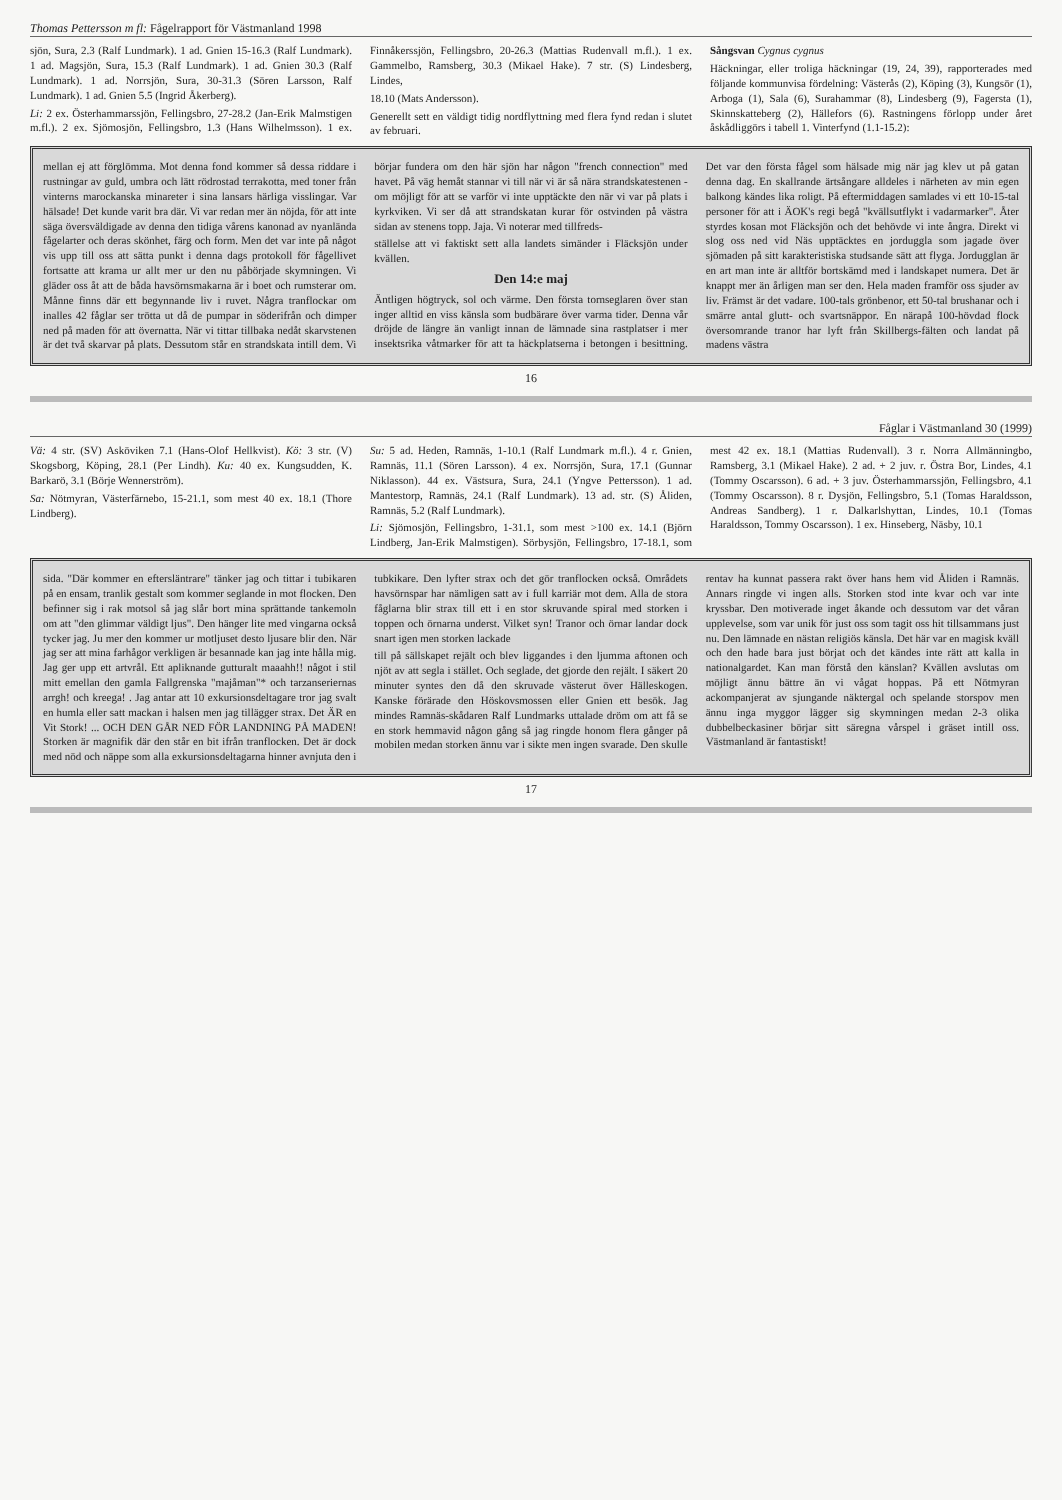Thomas Pettersson m fl: Fågelrapport för Västmanland 1998
sjön, Sura, 2.3 (Ralf Lundmark). 1 ad. Gnien 15-16.3 (Ralf Lundmark). 1 ad. Magsjön, Sura, 15.3 (Ralf Lundmark). 1 ad. Gnien 30.3 (Ralf Lundmark). 1 ad. Norrsjön, Sura, 30-31.3 (Sören Larsson, Ralf Lundmark). 1 ad. Gnien 5.5 (Ingrid Åkerberg).
Li: 2 ex. Österhammarssjön, Fellingsbro, 27-28.2 (Jan-Erik Malmstigen m.fl.). 2 ex. Sjömosjön, Fellingsbro, 1.3 (Hans Wilhelmsson). 1 ex. Finnåkerssjön, Fellingsbro, 20-26.3 (Mattias Rudenvall m.fl.). 1 ex. Gammelbo, Ramsberg, 30.3 (Mikael Hake). 7 str. (S) Lindesberg, Lindes,
18.10 (Mats Andersson).
Generellt sett en väldigt tidig nordflyttning med flera fynd redan i slutet av februari.
Sångsvan Cygnus cygnus
Häckningar, eller troliga häckningar (19, 24, 39), rapporterades med följande kommunvisa fördelning: Västerås (2), Köping (3), Kungsör (1), Arboga (1), Sala (6), Surahammar (8), Lindesberg (9), Fagersta (1), Skinnskatteberg (2), Hällefors (6). Rastningens förlopp under året åskådliggörs i tabell 1. Vinterfynd (1.1-15.2):
mellan ej att förglömma. Mot denna fond kommer så dessa riddare i rustningar av guld, umbra och lätt rödrostad terrakotta, med toner från vinterns marockanska minareter i sina lansars härliga visslingar. Var hälsade! Det kunde varit bra där. Vi var redan mer än nöjda, för att inte säga översväldigade av denna den tidiga vårens kanonad av nyanlända fågelarter och deras skönhet, färg och form. Men det var inte på något vis upp till oss att sätta punkt i denna dags protokoll för fågellivet fortsatte att krama ur allt mer ur den nu påbörjade skymningen. Vi gläder oss åt att de båda havsörnsmakarna är i boet och rumsterar om. Månne finns där ett begynnande liv i ruvet. Några tranflockar om inalles 42 fåglar ser trötta ut då de pumpar in söderifrån och dimper ned på maden för att övernatta. När vi tittar tillbaka nedåt skarvstenen är det två skarvar på plats. Dessutom står en strandskata intill dem. Vi börjar fundera om den här sjön har någon "french connection" med havet. På väg hemåt stannar vi till när vi är så nära strandskatestenen - om möjligt för att se varför vi inte upptäckte den när vi var på plats i kyrkviken. Vi ser då att strandskatan kurar för ostvinden på västra sidan av stenens topp. Jaja. Vi noterar med tillfreds-
ställelse att vi faktiskt sett alla landets simänder i Fläcksjön under kvällen.
Den 14:e maj
Äntligen högtryck, sol och värme. Den första tornseglaren över stan inger alltid en viss känsla som budbärare över varma tider. Denna vår dröjde de längre än vanligt innan de lämnade sina rastplatser i mer insektsrika våtmarker för att ta häckplatserna i betongen i besittning. Det var den första fågel som hälsade mig när jag klev ut på gatan denna dag. En skallrande ärtsångare alldeles i närheten av min egen balkong kändes lika roligt. På eftermiddagen samlades vi ett 10-15-tal personer för att i ÄOK's regi begå "kvällsutflykt i vadarmarker". Åter styrdes kosan mot Fläcksjön och det behövde vi inte ångra. Direkt vi slog oss ned vid Näs upptäcktes en jorduggla som jagade över sjömaden på sitt karakteristiska studsande sätt att flyga. Jordugglan är en art man inte är alltför bortskämd med i landskapet numera. Det är knappt mer än årligen man ser den. Hela maden framför oss sjuder av liv. Främst är det vadare. 100-tals grönbenor, ett 50-tal brushanar och i smärre antal glutt- och svartsnäppor. En närapå 100-hövdad flock översomrande tranor har lyft från Skillbergs-fälten och landat på madens västra
16
Fåglar i Västmanland 30 (1999)
Vä: 4 str. (SV) Asköviken 7.1 (Hans-Olof Hellkvist). Kö: 3 str. (V) Skogsborg, Köping, 28.1 (Per Lindh). Ku: 40 ex. Kungsudden, K. Barkarö, 3.1 (Börje Wennerström).
Sa: Nötmyran, Västerfärnebo, 15-21.1, som mest 40 ex. 18.1 (Thore Lindberg).
Su: 5 ad. Heden, Ramnäs, 1-10.1 (Ralf Lundmark m.fl.). 4 r. Gnien, Ramnäs, 11.1 (Sören Larsson). 4 ex. Norrsjön, Sura, 17.1 (Gunnar Niklasson). 44 ex. Västsura, Sura, 24.1 (Yngve Pettersson). 1 ad. Mantestorp, Ramnäs, 24.1 (Ralf Lundmark). 13 ad. str. (S) Åliden, Ramnäs, 5.2 (Ralf Lundmark).
Li: Sjömosjön, Fellingsbro, 1-31.1, som mest >100 ex. 14.1 (Björn Lindberg, Jan-Erik Malmstigen). Sörbysjön, Fellingsbro, 17-18.1, som mest 42 ex. 18.1 (Mattias Rudenvall). 3 r. Norra Allmänningbo, Ramsberg, 3.1 (Mikael Hake). 2 ad. + 2 juv. r. Östra Bor, Lindes, 4.1 (Tommy Oscarsson). 6 ad. + 3 juv. Österhammarssjön, Fellingsbro, 4.1 (Tommy Oscarsson). 8 r. Dysjön, Fellingsbro, 5.1 (Tomas Haraldsson, Andreas Sandberg). 1 r. Dalkarlshyttan, Lindes, 10.1 (Tomas Haraldsson, Tommy Oscarsson). 1 ex. Hinseberg, Näsby, 10.1
sida. "Där kommer en eftersläntrare" tänker jag och tittar i tubikaren på en ensam, tranlik gestalt som kommer seglande in mot flocken. Den befinner sig i rak motsol så jag slår bort mina sprättande tankemoln om att "den glimmar väldigt ljus". Den hänger lite med vingarna också tycker jag. Ju mer den kommer ur motljuset desto ljusare blir den. När jag ser att mina farhågor verkligen är besannade kan jag inte hålla mig. Jag ger upp ett artvrål. Ett apliknande gutturalt maaahh!! något i stil mitt emellan den gamla Fallgrenska "majåman"* och tarzanseriernas arrgh! och kreega! . Jag antar att 10 exkursionsdeltagare tror jag svalt en humla eller satt mackan i halsen men jag tillägger strax. Det ÄR en Vit Stork! ... OCH DEN GÅR NED FÖR LANDNING PÅ MADEN! Storken är magnifik där den står en bit ifrån tranflocken. Det är dock med nöd och näppe som alla exkursionsdeltagarna hinner avnjuta den i tubkikare. Den lyfter strax och det gör tranflocken också. Områdets havsörnspar har nämligen satt av i full karriär mot dem. Alla de stora fåglarna blir strax till ett i en stor skruvande spiral med storken i toppen och örnarna underst. Vilket syn! Tranor och örnar landar dock snart igen men storken lackade
till på sällskapet rejält och blev liggandes i den ljumma aftonen och njöt av att segla i stället. Och seglade, det gjorde den rejält. I säkert 20 minuter syntes den då den skruvade västerut över Hälleskogen. Kanske förärade den Höskovsmossen eller Gnien ett besök. Jag mindes Ramnäs-skådaren Ralf Lundmarks uttalade dröm om att få se en stork hemmavid någon gång så jag ringde honom flera gånger på mobilen medan storken ännu var i sikte men ingen svarade. Den skulle rentav ha kunnat passera rakt över hans hem vid Åliden i Ramnäs. Annars ringde vi ingen alls. Storken stod inte kvar och var inte kryssbar. Den motiverade inget åkande och dessutom var det våran upplevelse, som var unik för just oss som tagit oss hit tillsammans just nu. Den lämnade en nästan religiös känsla. Det här var en magisk kväll och den hade bara just börjat och det kändes inte rätt att kalla in nationalgardet. Kan man förstå den känslan? Kvällen avslutas om möjligt ännu bättre än vi vågat hoppas. På ett Nötmyran ackompanjerat av sjungande näktergal och spelande storspov men ännu inga myggor lägger sig skymningen medan 2-3 olika dubbelbeckasiner börjar sitt säregna vårspel i gräset intill oss. Västmanland är fantastiskt!
17